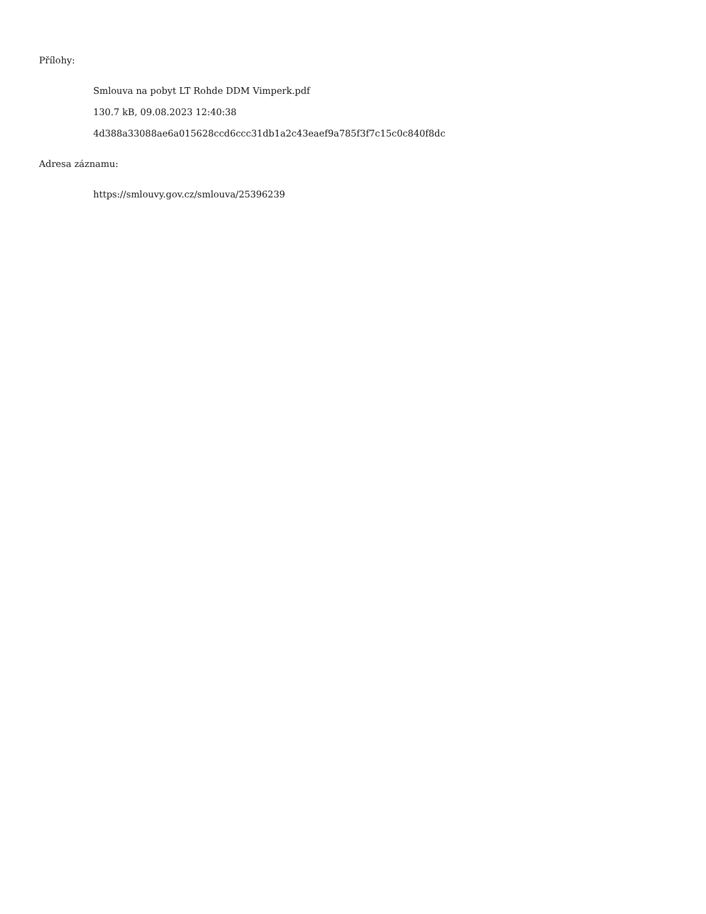Přílohy:
Smlouva na pobyt LT Rohde DDM Vimperk.pdf
130.7 kB, 09.08.2023 12:40:38
4d388a33088ae6a015628ccd6ccc31db1a2c43eaef9a785f3f7c15c0c840f8dc
Adresa záznamu:
https://smlouvy.gov.cz/smlouva/25396239